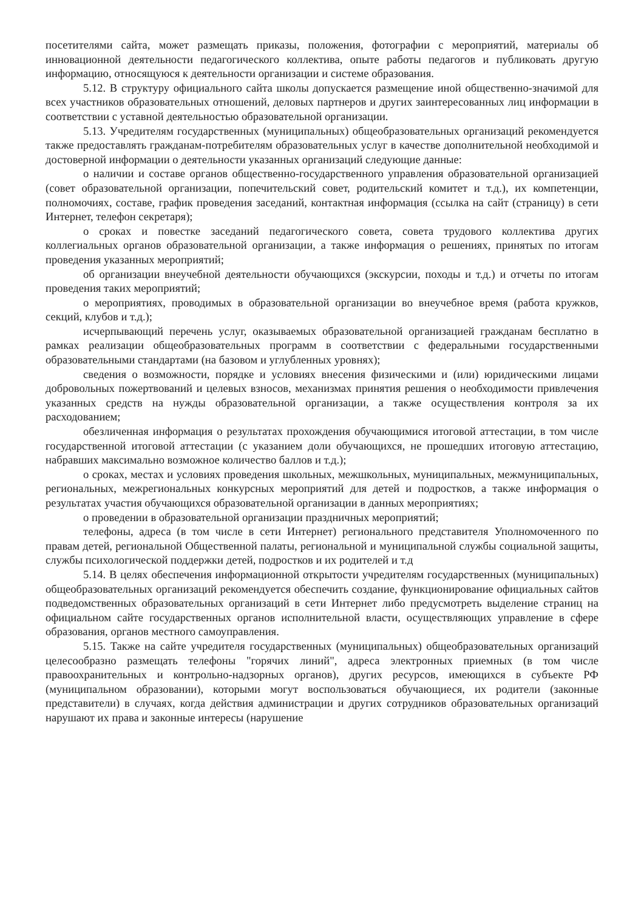посетителями сайта, может размещать приказы, положения, фотографии с мероприятий, материалы об инновационной деятельности педагогического коллектива, опыте работы педагогов и публиковать другую информацию, относящуюся к деятельности организации и системе образования.
5.12. В структуру официального сайта школы допускается размещение иной общественно-значимой для всех участников образовательных отношений, деловых партнеров и других заинтересованных лиц информации в соответствии с уставной деятельностью образовательной организации.
5.13. Учредителям государственных (муниципальных) общеобразовательных организаций рекомендуется также предоставлять гражданам-потребителям образовательных услуг в качестве дополнительной необходимой и достоверной информации о деятельности указанных организаций следующие данные:
о наличии и составе органов общественно-государственного управления образовательной организацией (совет образовательной организации, попечительский совет, родительский комитет и т.д.), их компетенции, полномочиях, составе, график проведения заседаний, контактная информация (ссылка на сайт (страницу) в сети Интернет, телефон секретаря);
о сроках и повестке заседаний педагогического совета, совета трудового коллектива других коллегиальных органов образовательной организации, а также информация о решениях, принятых по итогам проведения указанных мероприятий;
об организации внеучебной деятельности обучающихся (экскурсии, походы и т.д.) и отчеты по итогам проведения таких мероприятий;
о мероприятиях, проводимых в образовательной организации во внеучебное время (работа кружков, секций, клубов и т.д.);
исчерпывающий перечень услуг, оказываемых образовательной организацией гражданам бесплатно в рамках реализации общеобразовательных программ в соответствии с федеральными государственными образовательными стандартами (на базовом и углубленных уровнях);
сведения о возможности, порядке и условиях внесения физическими и (или) юридическими лицами добровольных пожертвований и целевых взносов, механизмах принятия решения о необходимости привлечения указанных средств на нужды образовательной организации, а также осуществления контроля за их расходованием;
обезличенная информация о результатах прохождения обучающимися итоговой аттестации, в том числе государственной итоговой аттестации (с указанием доли обучающихся, не прошедших итоговую аттестацию, набравших максимально возможное количество баллов и т.д.);
о сроках, местах и условиях проведения школьных, межшкольных, муниципальных, межмуниципальных, региональных, межрегиональных конкурсных мероприятий для детей и подростков, а также информация о результатах участия обучающихся образовательной организации в данных мероприятиях;
о проведении в образовательной организации праздничных мероприятий;
телефоны, адреса (в том числе в сети Интернет) регионального представителя Уполномоченного по правам детей, региональной Общественной палаты, региональной и муниципальной службы социальной защиты, службы психологической поддержки детей, подростков и их родителей и т.д
5.14. В целях обеспечения информационной открытости учредителям государственных (муниципальных) общеобразовательных организаций рекомендуется обеспечить создание, функционирование официальных сайтов подведомственных образовательных организаций в сети Интернет либо предусмотреть выделение страниц на официальном сайте государственных органов исполнительной власти, осуществляющих управление в сфере образования, органов местного самоуправления.
5.15. Также на сайте учредителя государственных (муниципальных) общеобразовательных организаций целесообразно размещать телефоны "горячих линий", адреса электронных приемных (в том числе правоохранительных и контрольно-надзорных органов), других ресурсов, имеющихся в субъекте РФ (муниципальном образовании), которыми могут воспользоваться обучающиеся, их родители (законные представители) в случаях, когда действия администрации и других сотрудников образовательных организаций нарушают их права и законные интересы (нарушение